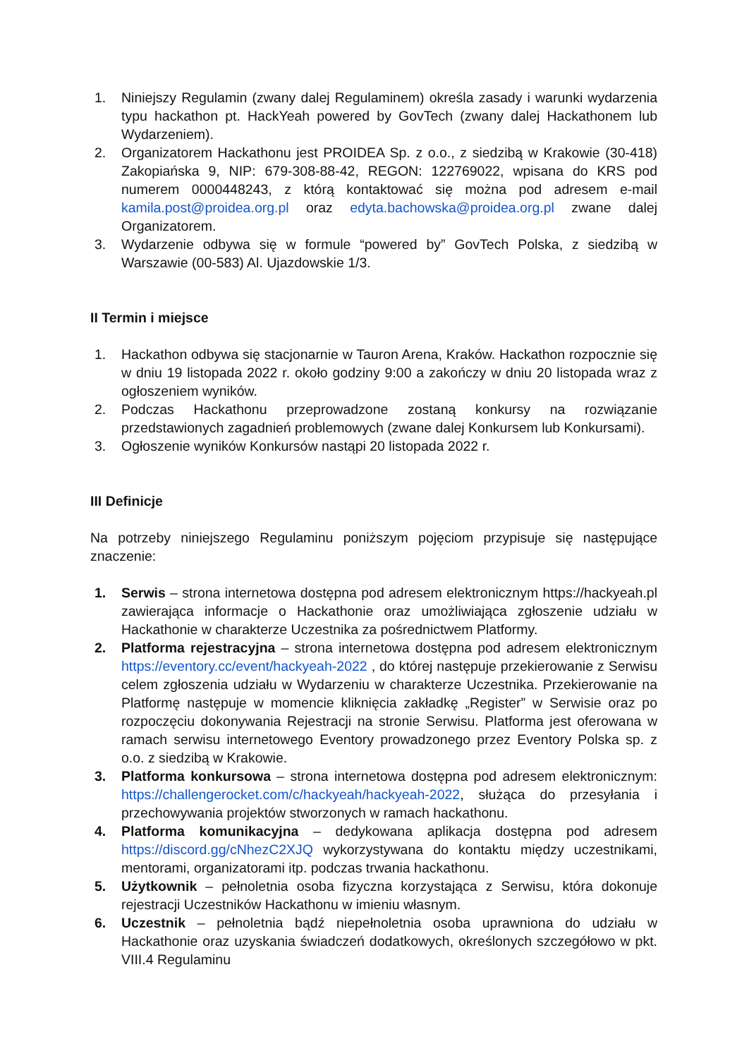1. Niniejszy Regulamin (zwany dalej Regulaminem) określa zasady i warunki wydarzenia typu hackathon pt. HackYeah powered by GovTech (zwany dalej Hackathonem lub Wydarzeniem).
2. Organizatorem Hackathonu jest PROIDEA Sp. z o.o., z siedzibą w Krakowie (30-418) Zakopiańska 9, NIP: 679-308-88-42, REGON: 122769022, wpisana do KRS pod numerem 0000448243, z którą kontaktować się można pod adresem e-mail kamila.post@proidea.org.pl oraz edyta.bachowska@proidea.org.pl zwane dalej Organizatorem.
3. Wydarzenie odbywa się w formule “powered by” GovTech Polska, z siedzibą w Warszawie (00-583) Al. Ujazdowskie 1/3.
II Termin i miejsce
1. Hackathon odbywa się stacjonarnie w Tauron Arena, Kraków. Hackathon rozpocznie się w dniu 19 listopada 2022 r. około godziny 9:00 a zakończy w dniu 20 listopada wraz z ogłoszeniem wyników.
2. Podczas Hackathonu przeprowadzone zostaną konkursy na rozwiązanie przedstawionych zagadnień problemowych (zwane dalej Konkursem lub Konkursami).
3. Ogłoszenie wyników Konkursów nastąpi 20 listopada 2022 r.
III Definicje
Na potrzeby niniejszego Regulaminu poniższym pojęciom przypisuje się następujące znaczenie:
1. Serwis – strona internetowa dostępna pod adresem elektronicznym https://hackyeah.pl zawierająca informacje o Hackathonie oraz umożliwiająca zgłoszenie udziału w Hackathonie w charakterze Uczestnika za pośrednictwem Platformy.
2. Platforma rejestracyjna – strona internetowa dostępna pod adresem elektronicznym https://eventory.cc/event/hackyeah-2022 , do której następuje przekierowanie z Serwisu celem zgłoszenia udziału w Wydarzeniu w charakterze Uczestnika. Przekierowanie na Platformę następuje w momencie kliknięcia zakładkę „Register” w Serwisie oraz po rozpoczęciu dokonywania Rejestracji na stronie Serwisu. Platforma jest oferowana w ramach serwisu internetowego Eventory prowadzonego przez Eventory Polska sp. z o.o. z siedzibą w Krakowie.
3. Platforma konkursowa – strona internetowa dostępna pod adresem elektronicznym: https://challengerocket.com/c/hackyeah/hackyeah-2022, służąca do przesyłania i przechowywania projektów stworzonych w ramach hackathonu.
4. Platforma komunikacyjna – dedykowana aplikacja dostępna pod adresem https://discord.gg/cNhezC2XJQ wykorzystywana do kontaktu między uczestnikami, mentorami, organizatorami itp. podczas trwania hackathonu.
5. Użytkownik – pełnoletnia osoba fizyczna korzystająca z Serwisu, która dokonuje rejestracji Uczestników Hackathonu w imieniu własnym.
6. Uczestnik – pełnoletnia bądź niepełnoletnia osoba uprawniona do udziału w Hackathonie oraz uzyskania świadczeń dodatkowych, określonych szczegółowo w pkt. VIII.4 Regulaminu